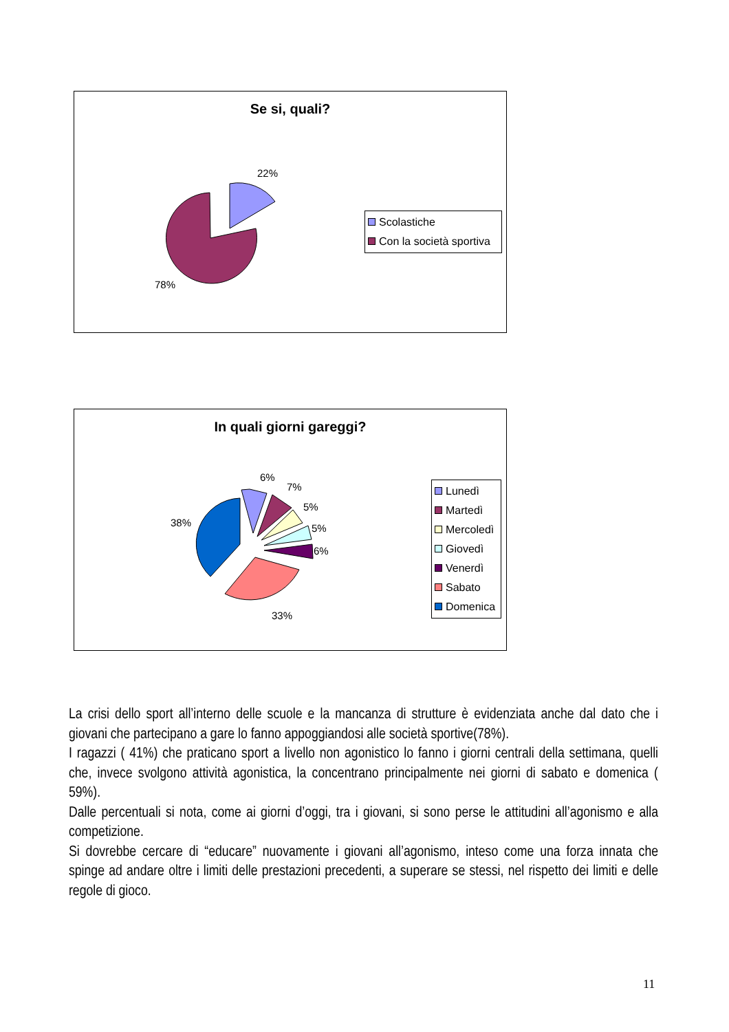Se si, quali?
22%
78%
Scolastiche
Con la società sportiva
In quali giorni gareggi?
6%
7%
5%
5%
6%
38%
33%
Lunedì
Martedì
Mercoledì
Giovedì
Venerdì
Sabato
Domenica
La crisi dello sport all’interno delle scuole e la mancanza di strutture è evidenziata anche dal dato che i giovani che partecipano a gare lo fanno appoggiandosi alle società sportive(78%).
I ragazzi ( 41%) che praticano sport a livello non agonistico lo fanno i giorni centrali della settimana, quelli che, invece svolgono attività agonistica, la concentrano principalmente nei giorni di sabato e domenica ( 59%).
Dalle percentuali si nota, come ai giorni d’oggi, tra i giovani, si sono perse le attitudini all’agonismo e alla competizione.
Si dovrebbe cercare di “educare” nuovamente i giovani all’agonismo, inteso come una forza innata che spinge ad andare oltre i limiti delle prestazioni precedenti, a superare se stessi, nel rispetto dei limiti e delle regole di gioco.
11